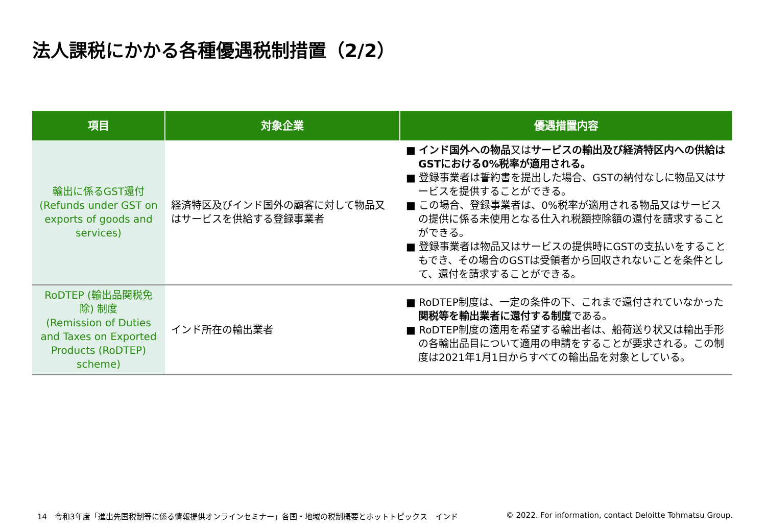法人課税にかかる各種優遇税制措置（2/2）
| 項目 | 対象企業 | 優遇措置内容 |
| --- | --- | --- |
| 輸出に係るGST還付 (Refunds under GST on exports of goods and services) | 経済特区及びインド国外の顧客に対して物品又はサービスを供給する登録事業者 | ■ インド国外への物品 又は サービスの輸出及び経済特区内への供給はGSTにおける0%税率が適用される。 ■ 登録事業者は誓約書を提出した場合、GSTの納付なしに物品又はサービスを提供することができる。 ■ この場合、登録事業者は、0%税率が適用される物品又はサービスの提供に係る未使用となる仕入れ税額控除額の還付を請求することができる。 ■ 登録事業者は物品又はサービスの提供時にGSTの支払いをすることもでき、その場合のGSTは受領者から回収されないことを条件として、還付を請求することができる。 |
| RoDTEP (輸出品関税免除) 制度 (Remission of Duties and Taxes on Exported Products (RoDTEP) scheme) | インド所在の輸出業者 | ■ RoDTEP制度は、一定の条件の下、これまで還付されていなかった 関税等を輸出業者に還付する制度 である。 ■ RoDTEP制度の適用を希望する輸出者は、船荷送り状又は輸出手形の各輸出品目について適用の申請をすることが要求される。この制度は2021年1月1日からすべての輸出品を対象としている。 |
14　令和3年度「進出先国税制等に係る情報提供オンラインセミナー」各国・地域の税制概要とホットトピックス　インド
© 2022. For information, contact Deloitte Tohmatsu Group.